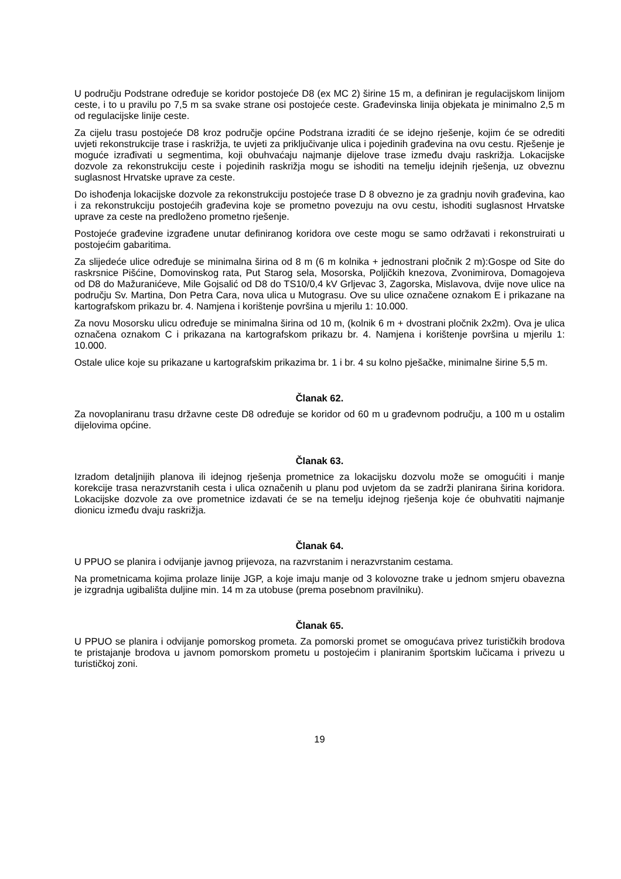U području Podstrane određuje se koridor postojeće D8 (ex MC 2) širine 15 m, a definiran je regulacijskom linijom ceste, i to u pravilu po 7,5 m sa svake strane osi postojeće ceste. Građevinska linija objekata je minimalno 2,5 m od regulacijske linije ceste.
Za cijelu trasu postojeće D8 kroz područje općine Podstrana izraditi će se idejno rješenje, kojim će se odrediti uvjeti rekonstrukcije trase i raskrižja, te uvjeti za priključivanje ulica i pojedinih građevina na ovu cestu. Rješenje je moguće izrađivati u segmentima, koji obuhvaćaju najmanje dijelove trase između dvaju raskrižja. Lokacijske dozvole za rekonstrukciju ceste i pojedinih raskrižja mogu se ishoditi na temelju idejnih rješenja, uz obveznu suglasnost Hrvatske uprave za ceste.
Do ishođenja lokacijske dozvole za rekonstrukciju postojeće trase D 8 obvezno je za gradnju novih građevina, kao i za rekonstrukciju postojećih građevina koje se prometno povezuju na ovu cestu, ishoditi suglasnost Hrvatske uprave za ceste na predloženo prometno rješenje.
Postojeće građevine izgrađene unutar definiranog koridora ove ceste mogu se samo održavati i rekonstruirati u postojećim gabaritima.
Za slijedeće ulice određuje se minimalna širina od 8 m (6 m kolnika + jednostrani pločnik 2 m):Gospe od Site do raskrsnice Pišćine, Domovinskog rata, Put Starog sela, Mosorska, Poljičkih knezova, Zvonimirova, Domagojeva od D8 do Mažuranićeve, Mile Gojsalić od D8 do TS10/0,4 kV Grljevac 3, Zagorska, Mislavova, dvije nove ulice na području Sv. Martina, Don Petra Cara, nova ulica u Mutograsu. Ove su ulice označene oznakom E i prikazane na kartografskom prikazu br. 4. Namjena i korištenje površina u mjerilu 1: 10.000.
Za novu Mosorsku ulicu određuje se minimalna širina od 10 m, (kolnik 6 m + dvostrani pločnik 2x2m). Ova je ulica označena oznakom C i prikazana na kartografskom prikazu br. 4. Namjena i korištenje površina u mjerilu 1: 10.000.
Ostale ulice koje su prikazane u kartografskim prikazima br. 1 i br. 4 su kolno pješačke, minimalne širine 5,5 m.
Članak 62.
Za novoplaniranu trasu državne ceste D8 određuje se koridor od 60 m u građevnom području, a 100 m u ostalim dijelovima općine.
Članak 63.
Izradom detaljnijih planova ili idejnog rješenja prometnice za lokacijsku dozvolu može se omogućiti i manje korekcije trasa nerazvrstanih cesta i ulica označenih u planu pod uvjetom da se zadrži planirana širina koridora. Lokacijske dozvole za ove prometnice izdavati će se na temelju idejnog rješenja koje će obuhvatiti najmanje dionicu između dvaju raskrižja.
Članak 64.
U PPUO se planira i odvijanje javnog prijevoza, na razvrstanim i nerazvrstanim cestama.
Na prometnicama kojima prolaze linije JGP, a koje imaju manje od 3 kolovozne trake u jednom smjeru obavezna je izgradnja ugibališta duljine min. 14 m za utobuse (prema posebnom pravilniku).
Članak 65.
U PPUO se planira i odvijanje pomorskog prometa. Za pomorski promet se omogućava privez turističkih brodova te pristajanje brodova u javnom pomorskom prometu u postojećim i planiranim športskim lučicama i privezu u turističkoj zoni.
19